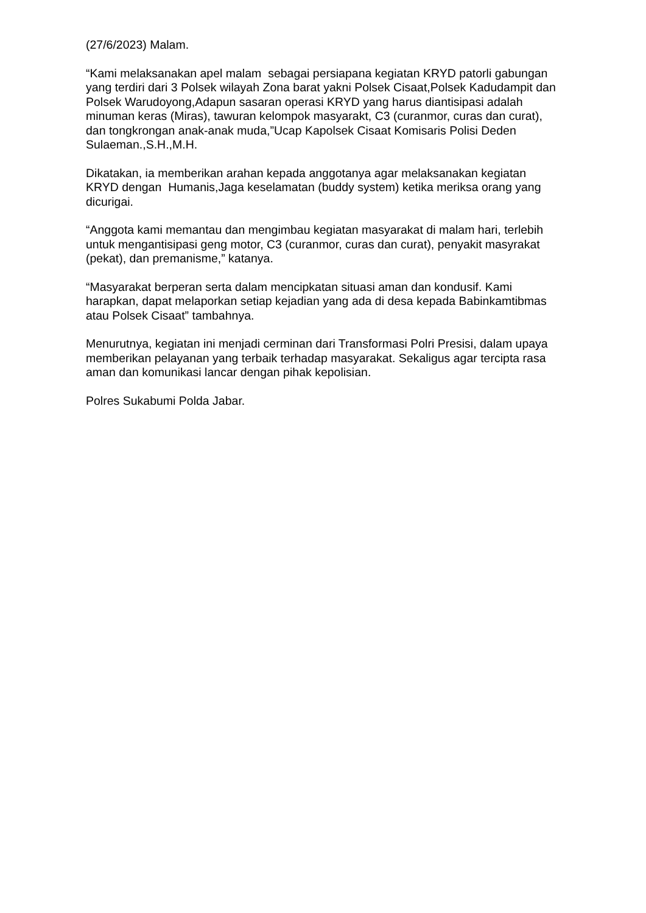(27/6/2023) Malam.
“Kami melaksanakan apel malam sebagai persiapana kegiatan KRYD patorli gabungan yang terdiri dari 3 Polsek wilayah Zona barat yakni Polsek Cisaat,Polsek Kadudampit dan Polsek Warudoyong,Adapun sasaran operasi KRYD yang harus diantisipasi adalah minuman keras (Miras), tawuran kelompok masyarakt, C3 (curanmor, curas dan curat), dan tongkrongan anak-anak muda,”Ucap Kapolsek Cisaat Komisaris Polisi Deden Sulaeman.,S.H.,M.H.
Dikatakan, ia memberikan arahan kepada anggotanya agar melaksanakan kegiatan KRYD dengan Humanis,Jaga keselamatan (buddy system) ketika meriksa orang yang dicurigai.
“Anggota kami memantau dan mengimbau kegiatan masyarakat di malam hari, terlebih untuk mengantisipasi geng motor, C3 (curanmor, curas dan curat), penyakit masyrakat (pekat), dan premanisme,” katanya.
“Masyarakat berperan serta dalam mencipkatan situasi aman dan kondusif. Kami harapkan, dapat melaporkan setiap kejadian yang ada di desa kepada Babinkamtibmas atau Polsek Cisaat” tambahnya.
Menurutnya, kegiatan ini menjadi cerminan dari Transformasi Polri Presisi, dalam upaya memberikan pelayanan yang terbaik terhadap masyarakat. Sekaligus agar tercipta rasa aman dan komunikasi lancar dengan pihak kepolisian.
Polres Sukabumi Polda Jabar.